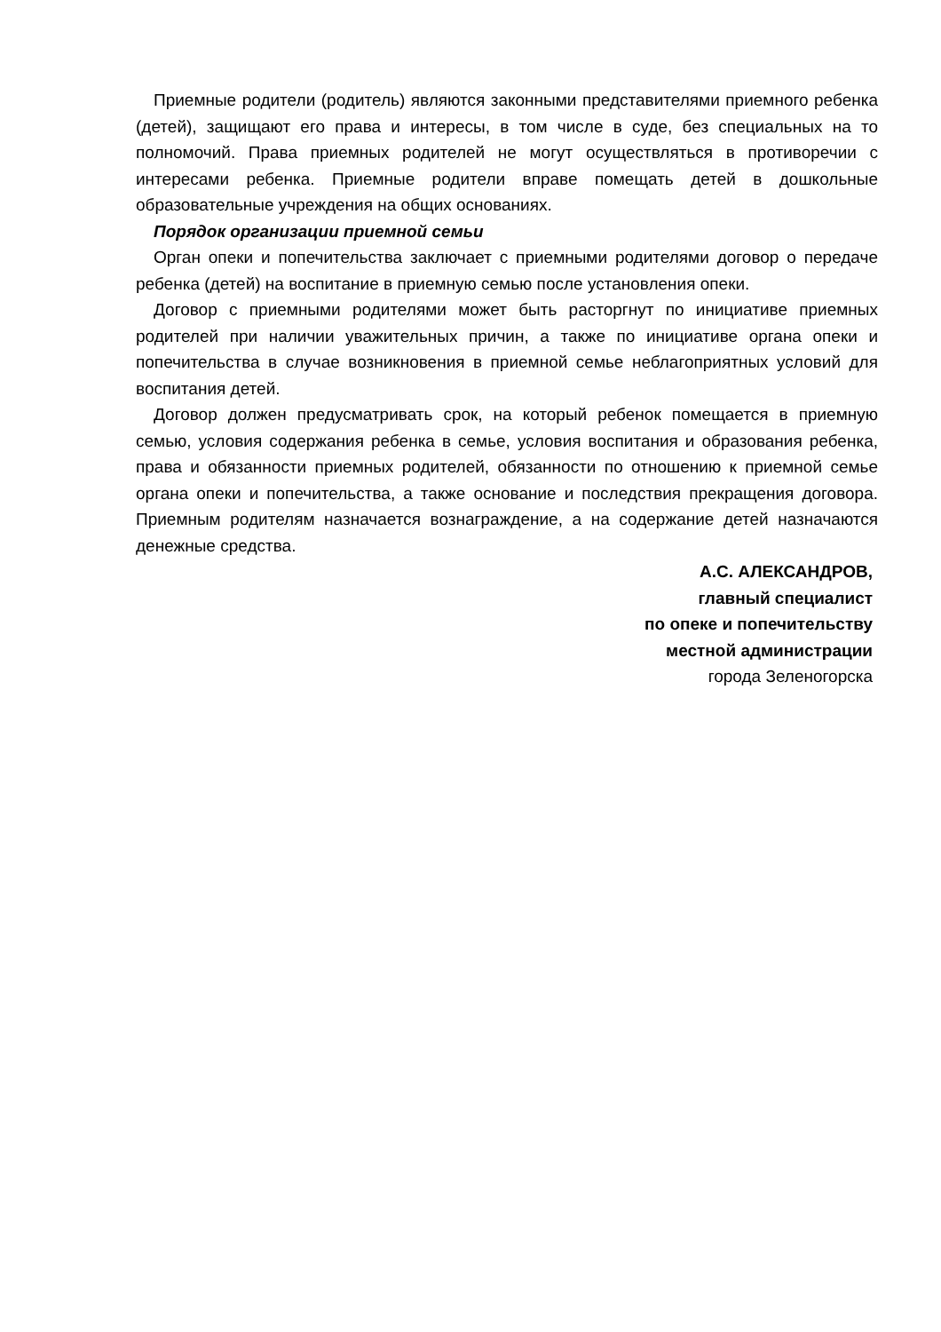Приемные родители (родитель) являются законными представителями приемного ребенка (детей), защищают его права и интересы, в том числе в суде, без специальных на то полномочий. Права приемных родителей не могут осуществляться в противоречии с интересами ребенка. Приемные родители вправе помещать детей в дошкольные образовательные учреждения на общих основаниях.
Порядок организации приемной семьи
Орган опеки и попечительства заключает с приемными родителями договор о передаче ребенка (детей) на воспитание в приемную семью после установления опеки.
Договор с приемными родителями может быть расторгнут по инициативе приемных родителей при наличии уважительных причин, а также по инициативе органа опеки и попечительства в случае возникновения в приемной семье неблагоприятных условий для воспитания детей.
Договор должен предусматривать срок, на который ребенок помещается в приемную семью, условия содержания ребенка в семье, условия воспитания и образования ребенка, права и обязанности приемных родителей, обязанности по отношению к приемной семье органа опеки и попечительства, а также основание и последствия прекращения договора. Приемным родителям назначается вознаграждение, а на содержание детей назначаются денежные средства.
А.С. АЛЕКСАНДРОВ,
главный специалист
по опеке и попечительству
местной администрации
города Зеленогорска